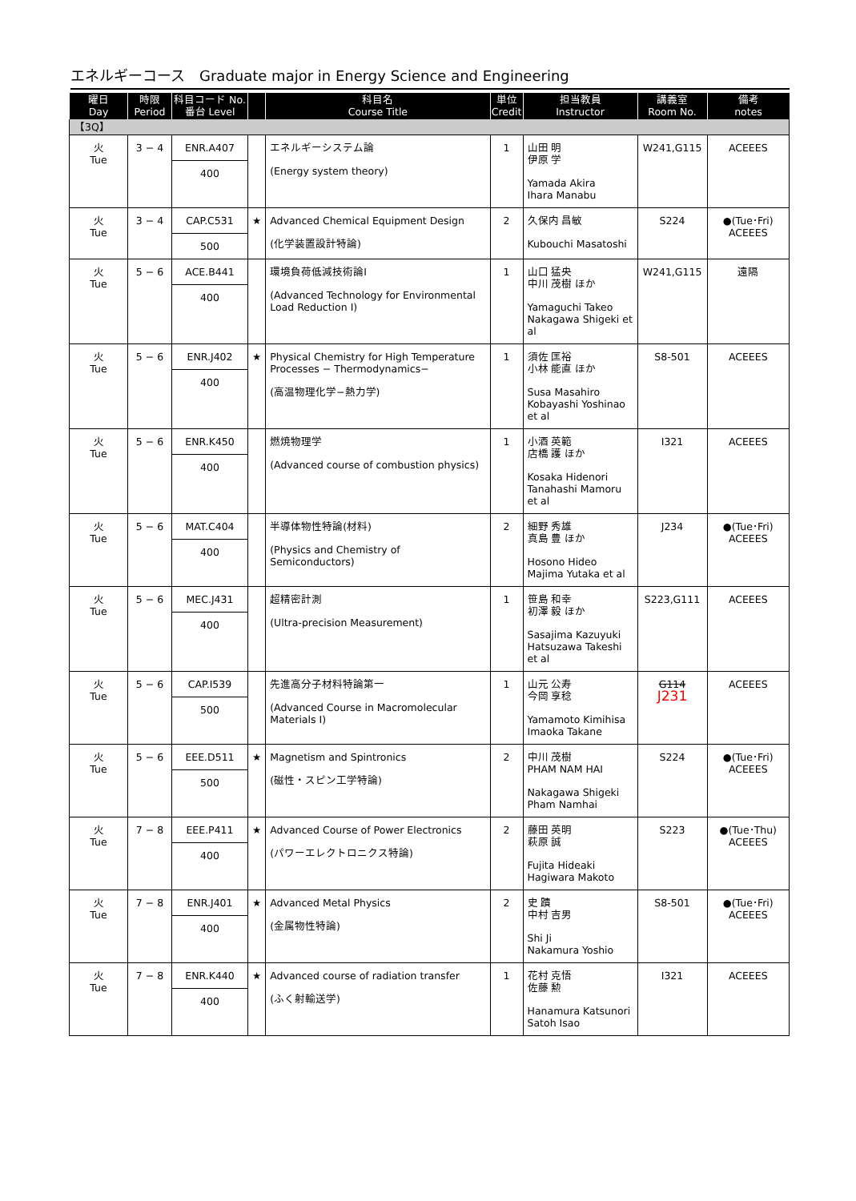エネルギーコース　Graduate major in Energy Science and Engineering
| 曜日 Day | 時限 Period | 科目コード No. 番台 Level | | 科目名 Course Title | 単位 Credit | 担当教員 Instructor | 講義室 Room No. | 備考 notes |
| --- | --- | --- | --- | --- | --- | --- | --- | --- |
| 【3Q】 | | | | | | | | |
| 火 Tue | 3 − 4 | ENR.A407 400 | | エネルギーシステム論 (Energy system theory) | 1 | 山田 明 伊原 学 Yamada Akira Ihara Manabu | W241,G115 | ACEEES |
| 火 Tue | 3 − 4 | CAP.C531 500 | ★ | Advanced Chemical Equipment Design (化学装置設計特論) | 2 | 久保内 昌敏 Kubouchi Masatoshi | S224 | ●(Tue･Fri) ACEEES |
| 火 Tue | 5 − 6 | ACE.B441 400 | | 環境負荷低減技術論I (Advanced Technology for Environmental Load Reduction I) | 1 | 山口 猛央 中川 茂樹 ほか Yamaguchi Takeo Nakagawa Shigeki et al | W241,G115 | 遠隔 |
| 火 Tue | 5 − 6 | ENR.J402 400 | ★ | Physical Chemistry for High Temperature Processes − Thermodynamics− (高温物理化学−熱力学) | 1 | 須佐 匡裕 小林 能直 ほか Susa Masahiro Kobayashi Yoshinao et al | S8-501 | ACEEES |
| 火 Tue | 5 − 6 | ENR.K450 400 | | 燃焼物理学 (Advanced course of combustion physics) | 1 | 小酒 英範 店橋 護 ほか Kosaka Hidenori Tanahashi Mamoru et al | I321 | ACEEES |
| 火 Tue | 5 − 6 | MAT.C404 400 | | 半導体物性特論(材料) (Physics and Chemistry of Semiconductors) | 2 | 細野 秀雄 真島 豊 ほか Hosono Hideo Majima Yutaka et al | J234 | ●(Tue･Fri) ACEEES |
| 火 Tue | 5 − 6 | MEC.J431 400 | | 超精密計測 (Ultra-precision Measurement) | 1 | 笹島 和幸 初澤 毅 ほか Sasajima Kazuyuki Hatsuzawa Takeshi et al | S223,G111 | ACEEES |
| 火 Tue | 5 − 6 | CAP.I539 500 | | 先進高分子材料特論第一 (Advanced Course in Macromolecular Materials I) | 1 | 山元 公寿 今岡 享稔 Yamamoto Kimihisa Imaoka Takane | G114 J231 | ACEEES |
| 火 Tue | 5 − 6 | EEE.D511 500 | ★ | Magnetism and Spintronics (磁性・スピン工学特論) | 2 | 中川 茂樹 PHAM NAM HAI Nakagawa Shigeki Pham Namhai | S224 | ●(Tue･Fri) ACEEES |
| 火 Tue | 7 − 8 | EEE.P411 400 | ★ | Advanced Course of Power Electronics (パワーエレクトロニクス特論) | 2 | 藤田 英明 萩原 誠 Fujita Hideaki Hagiwara Makoto | S223 | ●(Tue･Thu) ACEEES |
| 火 Tue | 7 − 8 | ENR.J401 400 | ★ | Advanced Metal Physics (金属物性特論) | 2 | 史 蹟 中村 吉男 Shi Ji Nakamura Yoshio | S8-501 | ●(Tue･Fri) ACEEES |
| 火 Tue | 7 − 8 | ENR.K440 400 | ★ | Advanced course of radiation transfer (ふく射輸送学) | 1 | 花村 克悟 佐藤 勲 Hanamura Katsunori Satoh Isao | I321 | ACEEES |